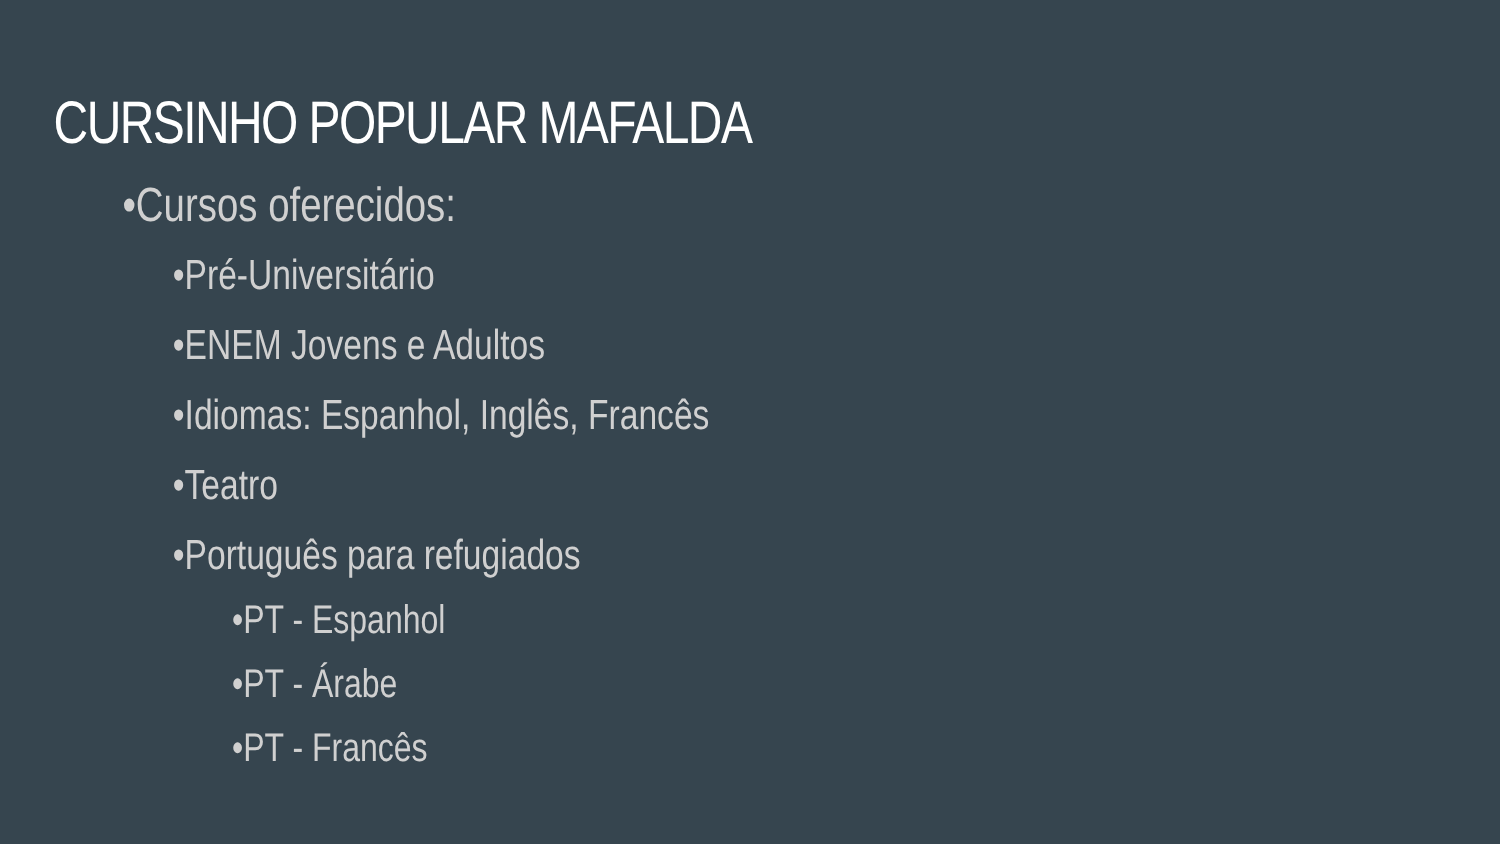CURSINHO POPULAR MAFALDA
•Cursos oferecidos:
•Pré-Universitário
•ENEM Jovens e Adultos
•Idiomas: Espanhol, Inglês, Francês
•Teatro
•Português para refugiados
•PT - Espanhol
•PT - Árabe
•PT - Francês